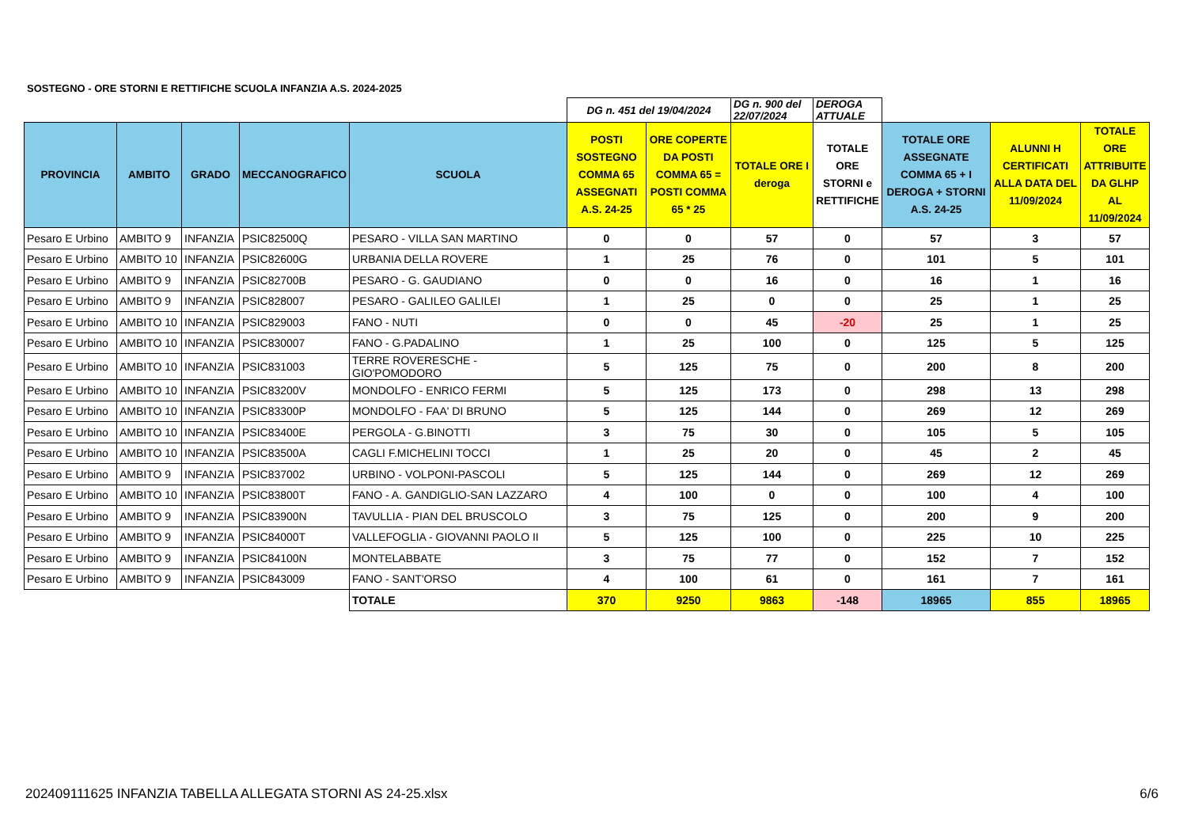SOSTEGNO - ORE STORNI E RETTIFICHE SCUOLA INFANZIA A.S. 2024-2025
| | | | | | DG n. 451 del 19/04/2024 | | DG n. 900 del 22/07/2024 | DEROGA ATTUALE | | | |
| PROVINCIA | AMBITO | GRADO | MECCANOGRAFICO | SCUOLA | POSTI SOSTEGNO COMMA 65 ASSEGNATI A.S. 24-25 | ORE COPERTE DA POSTI COMMA 65 = POSTI COMMA 65 * 25 | TOTALE ORE I deroga | TOTALE ORE STORNI e RETTIFICHE | TOTALE ORE ASSEGNATE COMMA 65 + I DEROGA + STORNI A.S. 24-25 | ALUNNI H CERTIFICATI ALLA DATA DEL 11/09/2024 | TOTALE ORE ATTRIBUITE DA GLHP AL 11/09/2024 |
| Pesaro E Urbino | AMBITO 9 | INFANZIA | PSIC82500Q | PESARO - VILLA SAN MARTINO | 0 | 0 | 57 | 0 | 57 | 3 | 57 |
| Pesaro E Urbino | AMBITO 10 | INFANZIA | PSIC82600G | URBANIA DELLA ROVERE | 1 | 25 | 76 | 0 | 101 | 5 | 101 |
| Pesaro E Urbino | AMBITO 9 | INFANZIA | PSIC82700B | PESARO - G. GAUDIANO | 0 | 0 | 16 | 0 | 16 | 1 | 16 |
| Pesaro E Urbino | AMBITO 9 | INFANZIA | PSIC828007 | PESARO - GALILEO GALILEI | 1 | 25 | 0 | 0 | 25 | 1 | 25 |
| Pesaro E Urbino | AMBITO 10 | INFANZIA | PSIC829003 | FANO - NUTI | 0 | 0 | 45 | -20 | 25 | 1 | 25 |
| Pesaro E Urbino | AMBITO 10 | INFANZIA | PSIC830007 | FANO - G.PADALINO | 1 | 25 | 100 | 0 | 125 | 5 | 125 |
| Pesaro E Urbino | AMBITO 10 | INFANZIA | PSIC831003 | TERRE ROVERESCHE - GIO'POMODORO | 5 | 125 | 75 | 0 | 200 | 8 | 200 |
| Pesaro E Urbino | AMBITO 10 | INFANZIA | PSIC83200V | MONDOLFO - ENRICO FERMI | 5 | 125 | 173 | 0 | 298 | 13 | 298 |
| Pesaro E Urbino | AMBITO 10 | INFANZIA | PSIC83300P | MONDOLFO - FAA' DI BRUNO | 5 | 125 | 144 | 0 | 269 | 12 | 269 |
| Pesaro E Urbino | AMBITO 10 | INFANZIA | PSIC83400E | PERGOLA - G.BINOTTI | 3 | 75 | 30 | 0 | 105 | 5 | 105 |
| Pesaro E Urbino | AMBITO 10 | INFANZIA | PSIC83500A | CAGLI F.MICHELINI TOCCI | 1 | 25 | 20 | 0 | 45 | 2 | 45 |
| Pesaro E Urbino | AMBITO 9 | INFANZIA | PSIC837002 | URBINO - VOLPONI-PASCOLI | 5 | 125 | 144 | 0 | 269 | 12 | 269 |
| Pesaro E Urbino | AMBITO 10 | INFANZIA | PSIC83800T | FANO - A. GANDIGLIO-SAN LAZZARO | 4 | 100 | 0 | 0 | 100 | 4 | 100 |
| Pesaro E Urbino | AMBITO 9 | INFANZIA | PSIC83900N | TAVULLIA - PIAN DEL BRUSCOLO | 3 | 75 | 125 | 0 | 200 | 9 | 200 |
| Pesaro E Urbino | AMBITO 9 | INFANZIA | PSIC84000T | VALLEFOGLIA - GIOVANNI PAOLO II | 5 | 125 | 100 | 0 | 225 | 10 | 225 |
| Pesaro E Urbino | AMBITO 9 | INFANZIA | PSIC84100N | MONTELABBATE | 3 | 75 | 77 | 0 | 152 | 7 | 152 |
| Pesaro E Urbino | AMBITO 9 | INFANZIA | PSIC843009 | FANO - SANT'ORSO | 4 | 100 | 61 | 0 | 161 | 7 | 161 |
| | | | | TOTALE | 370 | 9250 | 9863 | -148 | 18965 | 855 | 18965 |
202409111625 INFANZIA TABELLA ALLEGATA STORNI AS 24-25.xlsx
6/6